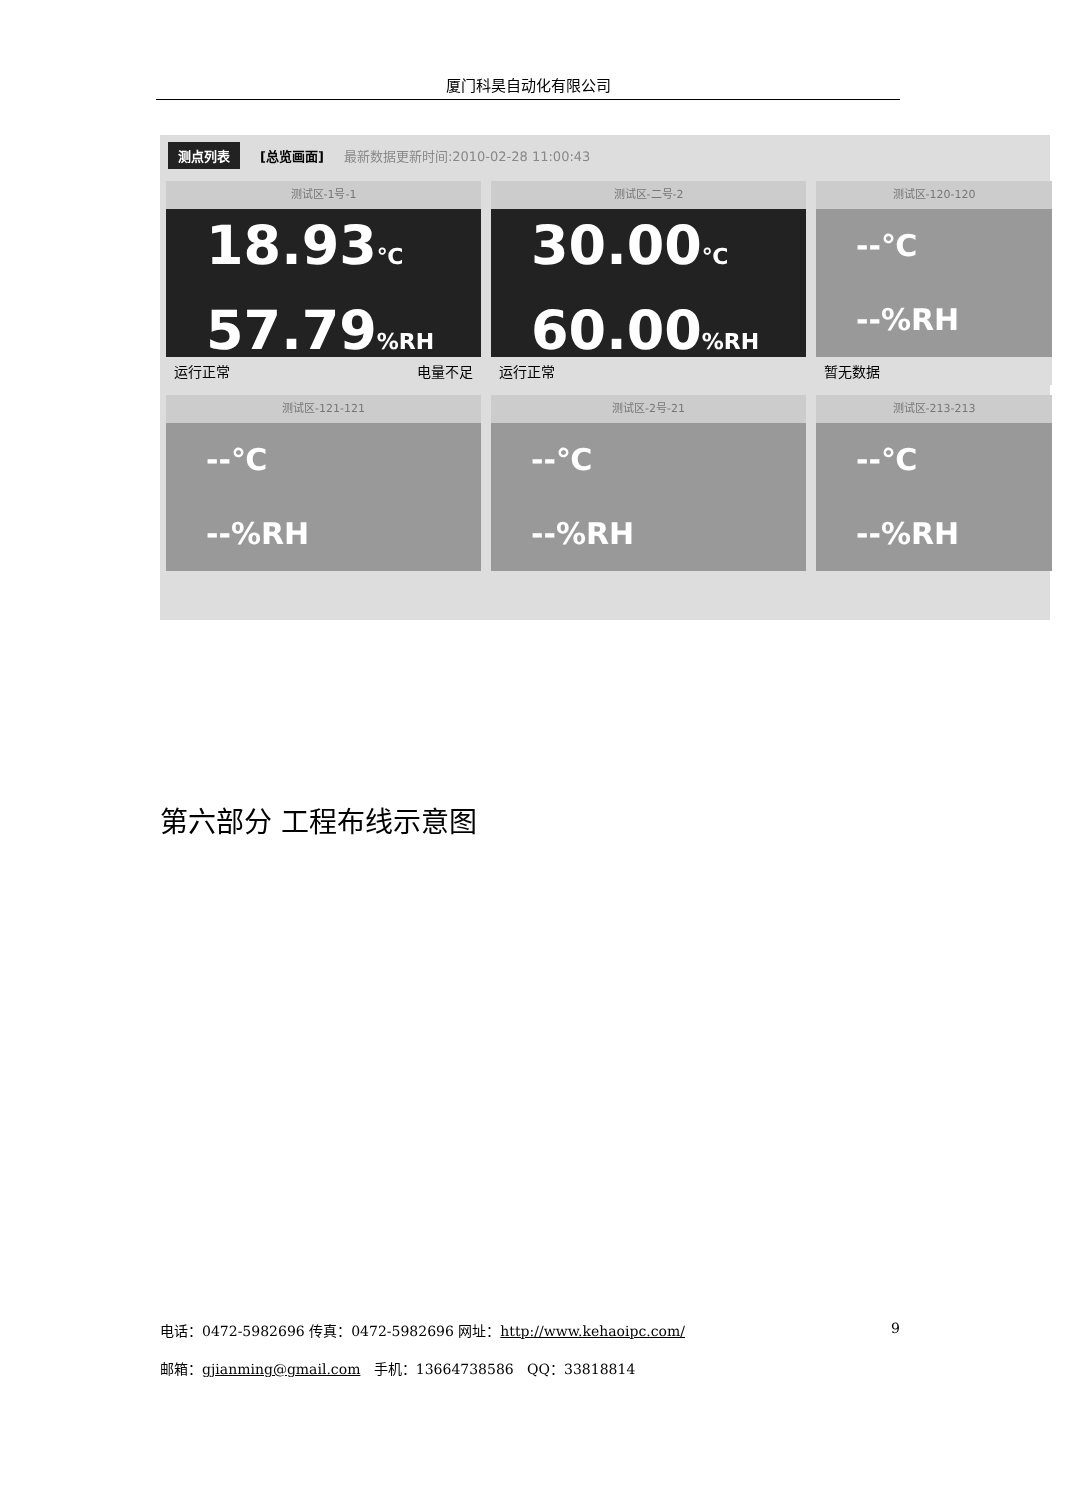厦门科昊自动化有限公司
测点列表 [总览画面] 最新数据更新时间:2010-02-28 11:00:43
测试区-1号-1
18.93℃
57.79%RH
运行正常 电量不足
测试区-二号-2
30.00℃
60.00%RH
运行正常
测试区-120-120
--℃
--%RH
暂无数据
测试区-121-121
--℃
--%RH
测试区-2号-21
--℃
--%RH
测试区-213-213
--℃
--%RH
第六部分 工程布线示意图
电话：0472-5982696 传真：0472-5982696 网址：http://www.kehaoipc.com/ 9
邮箱：gjianming@gmail.com 手机：13664738586 QQ：33818814